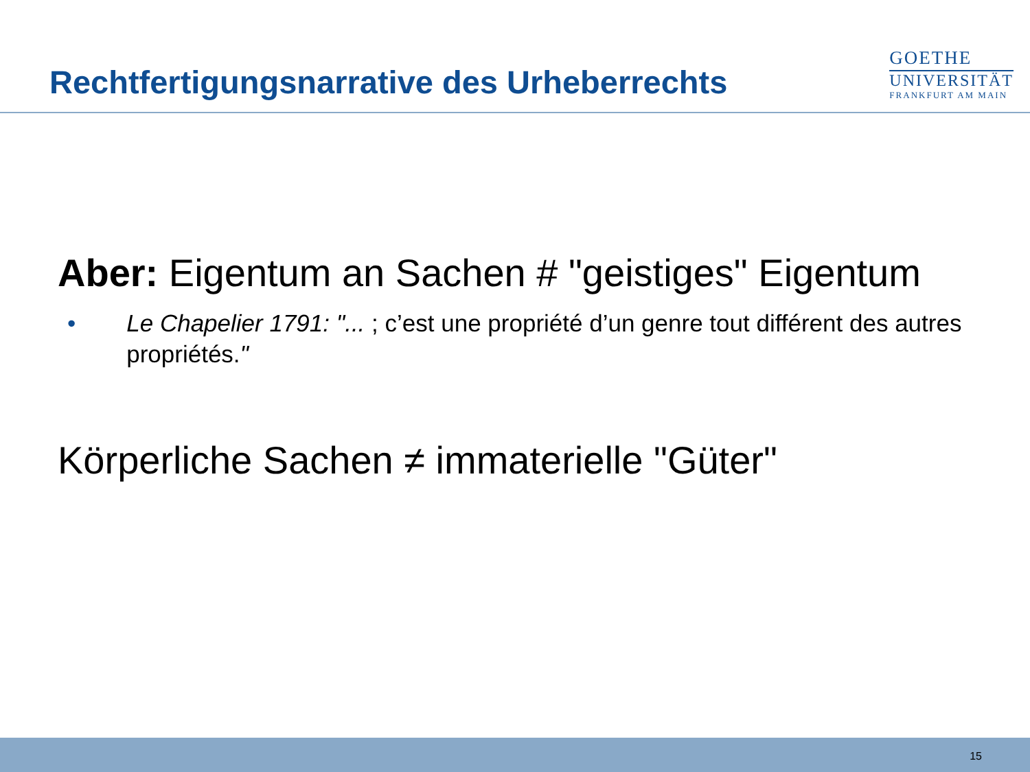Rechtfertigungsnarrative des Urheberrechts
GOETHE
UNIVERSITÄT
FRANKFURT AM MAIN
Aber: Eigentum an Sachen # "geistiges" Eigentum
• Le Chapelier 1791: "... ; c’est une propriété d’un genre tout différent des autres propriétés."
Körperliche Sachen ≠ immaterielle "Güter"
15